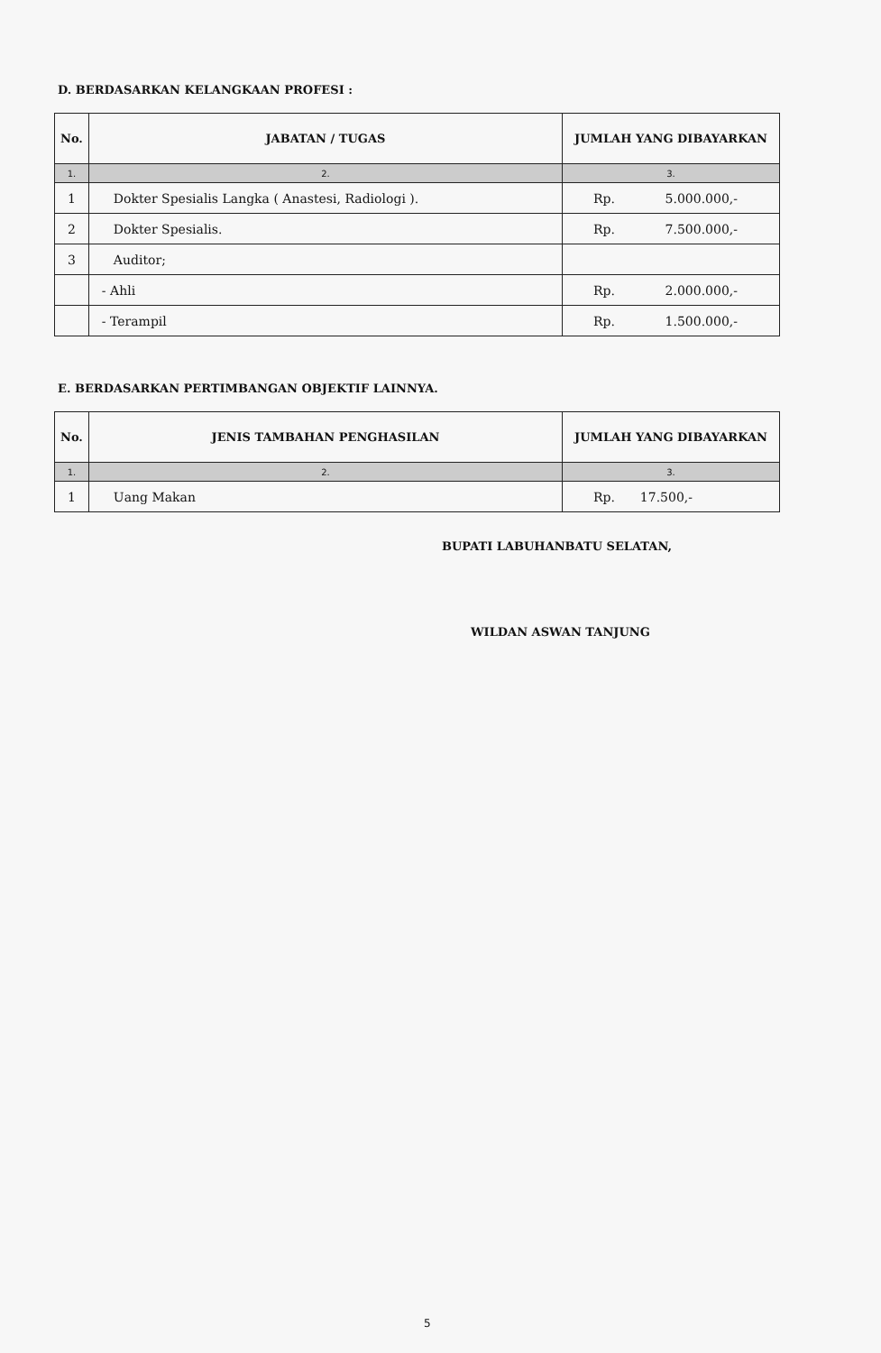D. BERDASARKAN KELANGKAAN PROFESI :
| No. | JABATAN / TUGAS | JUMLAH YANG DIBAYARKAN |
| --- | --- | --- |
| 1. | 2. | 3. |
| 1 | Dokter Spesialis Langka ( Anastesi, Radiologi ). | Rp. 5.000.000,- |
| 2 | Dokter Spesialis. | Rp. 7.500.000,- |
| 3 | Auditor; | |
| | - Ahli | Rp. 2.000.000,- |
| | - Terampil | Rp. 1.500.000,- |
E. BERDASARKAN PERTIMBANGAN OBJEKTIF LAINNYA.
| No. | JENIS TAMBAHAN PENGHASILAN | JUMLAH YANG DIBAYARKAN |
| --- | --- | --- |
| 1. | 2. | 3. |
| 1 | Uang Makan | Rp. 17.500,- |
BUPATI LABUHANBATU SELATAN,
WILDAN ASWAN TANJUNG
5